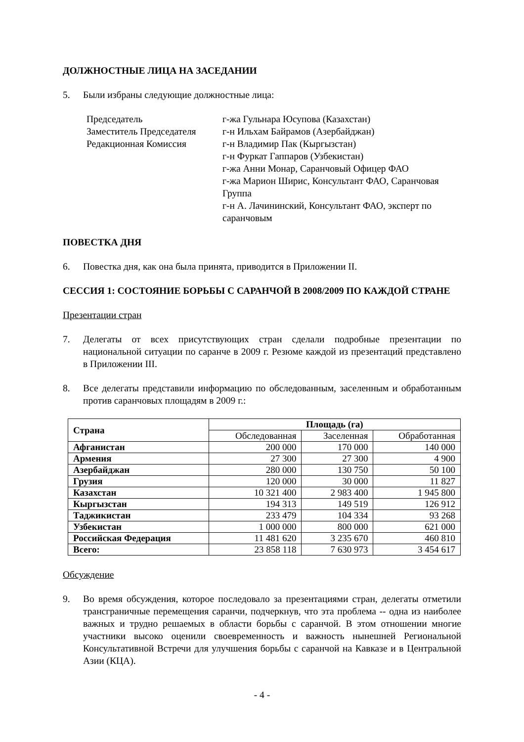ДОЛЖНОСТНЫЕ ЛИЦА НА ЗАСЕДАНИИ
5. Были избраны следующие должностные лица:
Председатель
г-жа Гульнара Юсупова (Казахстан)
Заместитель Председателя
г-н Ильхам Байрамов (Азербайджан)
Редакционная Комиссия
г-н Владимир Пак (Кыргызстан)
г-н Фуркат Гаппаров (Узбекистан)
г-жа Анни Монар, Саранчовый Офицер ФАО
г-жа Марион Ширис, Консультант ФАО, Саранчовая Группа
г-н А. Лачининский, Консультант ФАО, эксперт по саранчовым
ПОВЕСТКА ДНЯ
6. Повестка дня, как она была принята, приводится в Приложении II.
СЕССИЯ 1: СОСТОЯНИЕ БОРЬБЫ С САРАНЧОЙ В 2008/2009 ПО КАЖДОЙ СТРАНЕ
Презентации стран
7. Делегаты от всех присутствующих стран сделали подробные презентации по национальной ситуации по саранче в 2009 г. Резюме каждой из презентаций представлено в Приложении III.
8. Все делегаты представили информацию по обследованным, заселенным и обработанным против саранчовых площадям в 2009 г.:
| Страна | Площадь (га) | | |
| --- | --- | --- | --- |
| | Обследованная | Заселенная | Обработанная |
| Афганистан | 200 000 | 170 000 | 140 000 |
| Армения | 27 300 | 27 300 | 4 900 |
| Азербайджан | 280 000 | 130 750 | 50 100 |
| Грузия | 120 000 | 30 000 | 11 827 |
| Казахстан | 10 321 400 | 2 983 400 | 1 945 800 |
| Кыргызстан | 194 313 | 149 519 | 126 912 |
| Таджикистан | 233 479 | 104 334 | 93 268 |
| Узбекистан | 1 000 000 | 800 000 | 621 000 |
| Российская Федерация | 11 481 620 | 3 235 670 | 460 810 |
| Всего: | 23 858 118 | 7 630 973 | 3 454 617 |
Обсуждение
9. Во время обсуждения, которое последовало за презентациями стран, делегаты отметили трансграничные перемещения саранчи, подчеркнув, что эта проблема -- одна из наиболее важных и трудно решаемых в области борьбы с саранчой. В этом отношении многие участники высоко оценили своевременность и важность нынешней Региональной Консультативной Встречи для улучшения борьбы с саранчой на Кавказе и в Центральной Азии (КЦА).
- 4 -